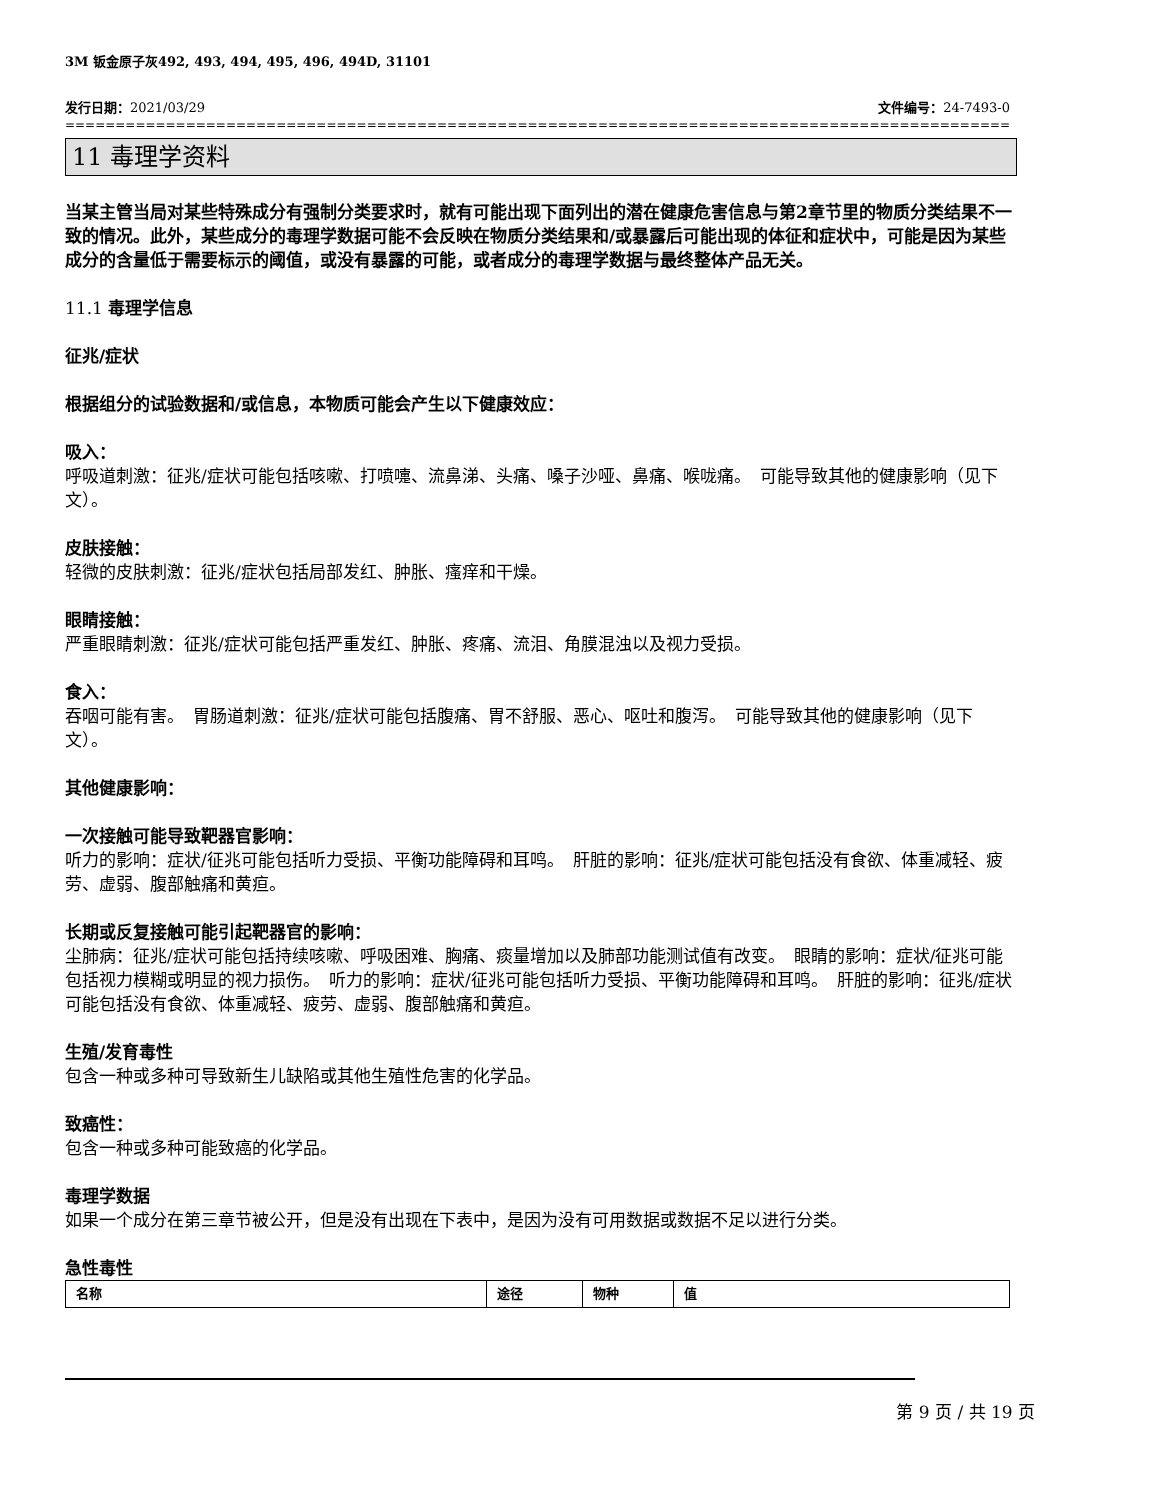3M 钣金原子灰492, 493, 494, 495, 496, 494D, 31101
发行日期：2021/03/29 文件编号：24-7493-0
==============================================================================================================================
11 毒理学资料
当某主管当局对某些特殊成分有强制分类要求时，就有可能出现下面列出的潜在健康危害信息与第2章节里的物质分类结果不一致的情况。此外，某些成分的毒理学数据可能不会反映在物质分类结果和/或暴露后可能出现的体征和症状中，可能是因为某些成分的含量低于需要标示的阈值，或没有暴露的可能，或者成分的毒理学数据与最终整体产品无关。
11.1 毒理学信息
征兆/症状
根据组分的试验数据和/或信息，本物质可能会产生以下健康效应：
吸入：
呼吸道刺激：征兆/症状可能包括咳嗽、打喷嚏、流鼻涕、头痛、嗓子沙哑、鼻痛、喉咙痛。　可能导致其他的健康影响（见下文）。
皮肤接触：
轻微的皮肤刺激：征兆/症状包括局部发红、肿胀、瘙痒和干燥。
眼睛接触：
严重眼睛刺激：征兆/症状可能包括严重发红、肿胀、疼痛、流泪、角膜混浊以及视力受损。
食入：
吞咽可能有害。　胃肠道刺激：征兆/症状可能包括腹痛、胃不舒服、恶心、呕吐和腹泻。　可能导致其他的健康影响（见下文）。
其他健康影响：
一次接触可能导致靶器官影响：
听力的影响：症状/征兆可能包括听力受损、平衡功能障碍和耳鸣。　肝脏的影响：征兆/症状可能包括没有食欲、体重减轻、疲劳、虚弱、腹部触痛和黄疸。
长期或反复接触可能引起靶器官的影响：
尘肺病：征兆/症状可能包括持续咳嗽、呼吸困难、胸痛、痰量增加以及肺部功能测试值有改变。　眼睛的影响：症状/征兆可能包括视力模糊或明显的视力损伤。　听力的影响：症状/征兆可能包括听力受损、平衡功能障碍和耳鸣。　肝脏的影响：征兆/症状可能包括没有食欲、体重减轻、疲劳、虚弱、腹部触痛和黄疸。
生殖/发育毒性
包含一种或多种可导致新生儿缺陷或其他生殖性危害的化学品。
致癌性：
包含一种或多种可能致癌的化学品。
毒理学数据
如果一个成分在第三章节被公开，但是没有出现在下表中，是因为没有可用数据或数据不足以进行分类。
急性毒性
| 名称 | 途径 | 物种 | 值 |
| --- | --- | --- | --- |
第 9 页 / 共 19 页